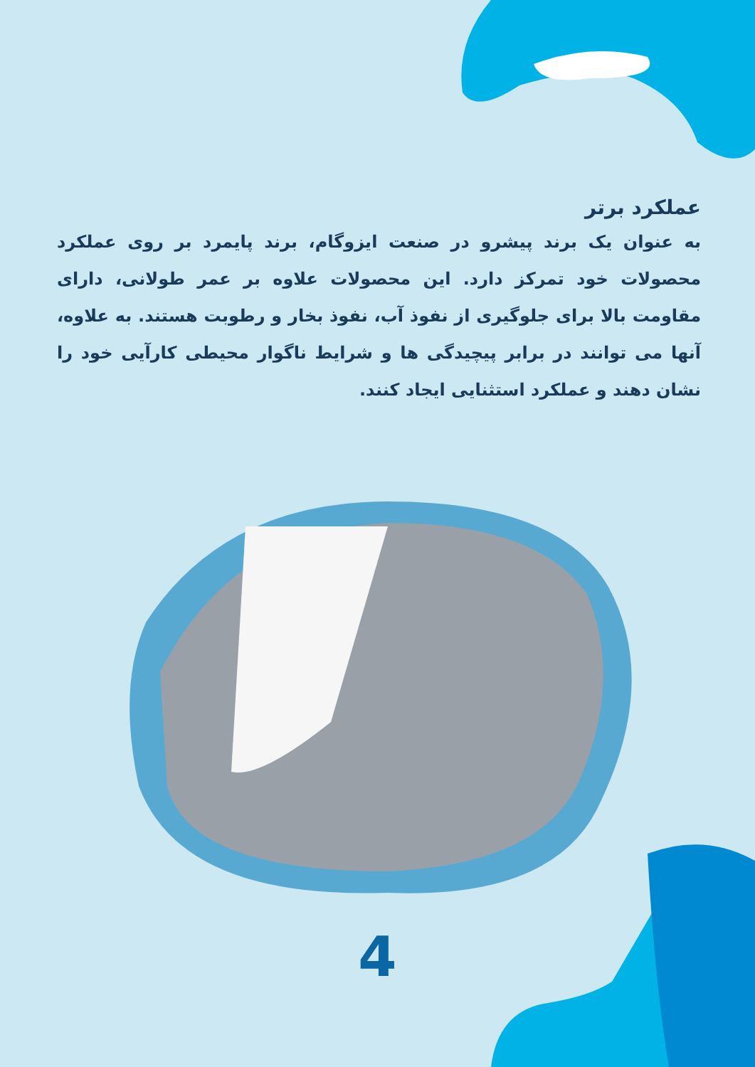عملکرد برتر
به عنوان یک برند پیشرو در صنعت ایزوگام، برند پایمرد بر روی عملکرد محصولات خود تمرکز دارد. این محصولات علاوه بر عمر طولانی، دارای مقاومت بالا برای جلوگیری از نفوذ آب، نفوذ بخار و رطوبت هستند. به علاوه، آنها می توانند در برابر پیچیدگی ها و شرایط ناگوار محیطی کارآیی خود را نشان دهند و عملکرد استثنایی ایجاد کنند.
4